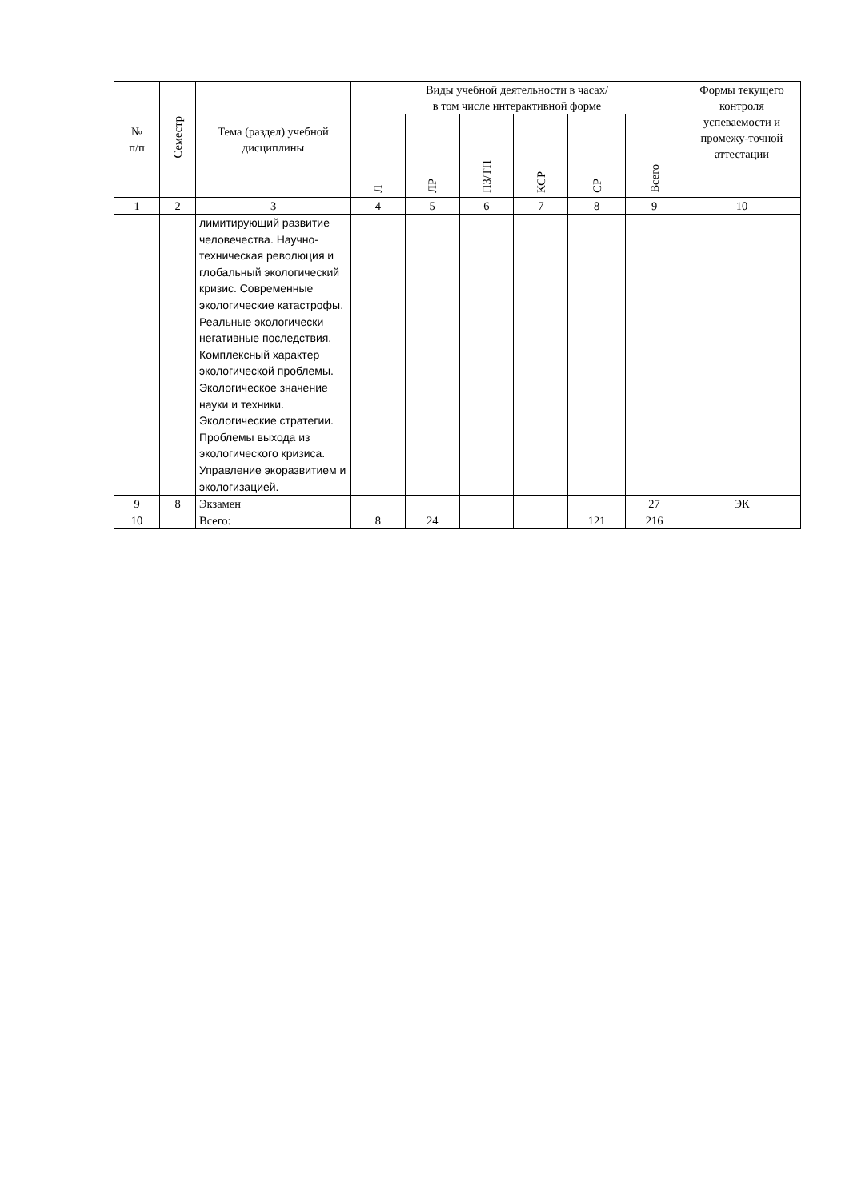| № п/п | Семестр | Тема (раздел) учебной дисциплины | Виды учебной деятельности в часах/ в том числе интерактивной форме | | | | | | Формы текущего контроля успеваемости и промежу-точной аттестации |
| --- | --- | --- | --- | --- | --- | --- | --- | --- | --- |
| | | | Л | ЛР | ПЗ/ТП | КСР | СР | Всего | |
| 1 | 2 | 3 | 4 | 5 | 6 | 7 | 8 | 9 | 10 |
| | | лимитирующий развитие человечества. Научно-техническая революция и глобальный экологический кризис. Современные экологические катастрофы. Реальные экологически негативные последствия. Комплексный характер экологической проблемы. Экологическое значение науки и техники. Экологические стратегии. Проблемы выхода из экологического кризиса. Управление экоразвитием и экологизацией. | | | | | | | |
| 9 | 8 | Экзамен | | | | | | 27 | ЭК |
| 10 | | Всего: | 8 | 24 | | | 121 | 216 | |